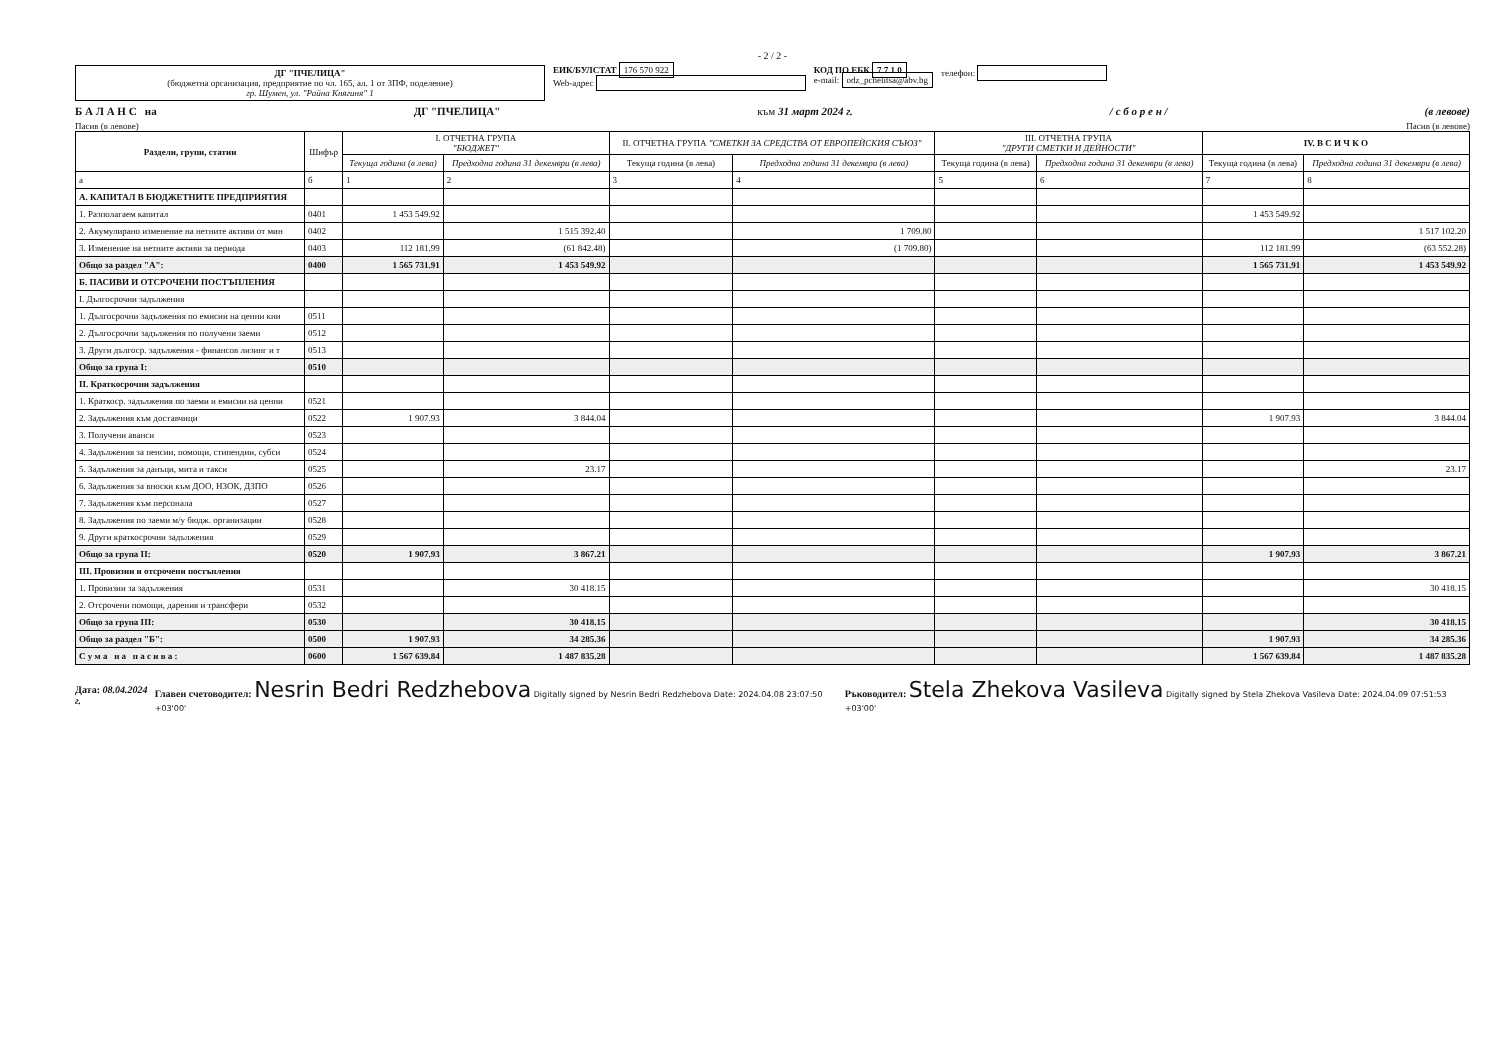- 2 / 2 -
ДГ "ПЧЕЛИЦА"
(бюджетна организация, предприятие по чл. 165, ал. 1 от ЗПФ, поделение)
гр. Шумен, ул. "Райна Княгиня" 1
ЕИК/БУЛСТАТ 176 570 922
Web-адрес
КОД ПО ЕБК 7 7 1 0
e-mail: odz_pchelitsa@abv.bg
телефон:
Б А Л А Н С на ДГ "ПЧЕЛИЦА" към 31 март 2024 г. / с б о р е н / (в левове)
Пасив (в левове) Пасив (в левове)
| Раздели, групи, статии | Шифър | I. ОТЧЕТНА ГРУПА "БЮДЖЕТ" | | II. ОТЧЕТНА ГРУПА "СМЕТКИ ЗА СРЕДСТВА ОТ ЕВРОПЕЙСКИЯ СЪЮЗ" | | III. ОТЧЕТНА ГРУПА "ДРУГИ СМЕТКИ И ДЕЙНОСТИ" | | IV. В С И Ч К О | |
| --- | --- | --- | --- | --- | --- | --- | --- | --- | --- |
| | | Текуща година (в лева) | Предходна година 31 декември (в лева) | Текуща година (в лева) | Предходна година 31 декември (в лева) | Текуща година (в лева) | Предходна година 31 декември (в лева) | Текуща година (в лева) | Предходна година 31 декември (в лева) |
| а | б | 1 | 2 | 3 | 4 | 5 | 6 | 7 | 8 |
| А. КАПИТАЛ В БЮДЖЕТНИТЕ ПРЕДПРИЯТИЯ | | | | | | | | | |
| 1. Разполагаем капитал | 0401 | 1 453 549.92 | | | | | | 1 453 549.92 | |
| 2. Акумулирано изменение на нетните активи от мин | 0402 | | 1 515 392.40 | | 1 709.80 | | | | 1 517 102.20 |
| 3. Изменение на нетните активи за периода | 0403 | 112 181.99 | (61 842.48) | | (1 709.80) | | | 112 181.99 | (63 552.28) |
| Общо за раздел "А": | 0400 | 1 565 731.91 | 1 453 549.92 | | | | | 1 565 731.91 | 1 453 549.92 |
| Б. ПАСИВИ И ОТСРОЧЕНИ ПОСТЪПЛЕНИЯ | | | | | | | | | |
| I. Дългосрочни задължения | | | | | | | | | |
| 1. Дългосрочни задължения по емисии на ценни кни | 0511 | | | | | | | | |
| 2. Дългосрочни задължения по получени заеми | 0512 | | | | | | | | |
| 3. Други дългоср. задължения - финансов лизинг и т | 0513 | | | | | | | | |
| Общо за група I: | 0510 | | | | | | | | |
| II. Краткосрочни задължения | | | | | | | | | |
| 1. Краткоср. задължения по заеми и емисии на ценни | 0521 | | | | | | | | |
| 2. Задължения към доставчици | 0522 | 1 907.93 | 3 844.04 | | | | | 1 907.93 | 3 844.04 |
| 3. Получени аванси | 0523 | | | | | | | | |
| 4. Задължения за пенсии, помощи, стипендии, субси | 0524 | | | | | | | | |
| 5. Задължения за данъци, мита и такси | 0525 | | 23.17 | | | | | | 23.17 |
| 6. Задължения за вноски към ДОО, НЗОК, ДЗПО | 0526 | | | | | | | | |
| 7. Задължения към персонала | 0527 | | | | | | | | |
| 8. Задължения по заеми м/у бюдж. организации | 0528 | | | | | | | | |
| 9. Други краткосрочни задължения | 0529 | | | | | | | | |
| Общо за група II: | 0520 | 1 907.93 | 3 867.21 | | | | | 1 907.93 | 3 867.21 |
| III. Провизии и отсрочени постъпления | | | | | | | | | |
| 1. Провизии за задължения | 0531 | | 30 418.15 | | | | | | 30 418.15 |
| 2. Отсрочени помощи, дарения и трансфери | 0532 | | | | | | | | |
| Общо за група III: | 0530 | | 30 418.15 | | | | | | 30 418.15 |
| Общо за раздел "Б": | 0500 | 1 907.93 | 34 285.36 | | | | | 1 907.93 | 34 285.36 |
| С у м а н а п а с и в а : | 0600 | 1 567 639.84 | 1 487 835.28 | | | | | 1 567 639.84 | 1 487 835.28 |
Дата: 08.04.2024 г. Главен счетоводител: Nesrin Bedri Redzhebova Digitally signed by Nesrin Bedri Redzhebova Date: 2024.04.08 23:07:50 +03'00' Ръководител: Stela Zhekova Vasileva Digitally signed by Stela Zhekova Vasileva Date: 2024.04.09 07:51:53 +03'00'